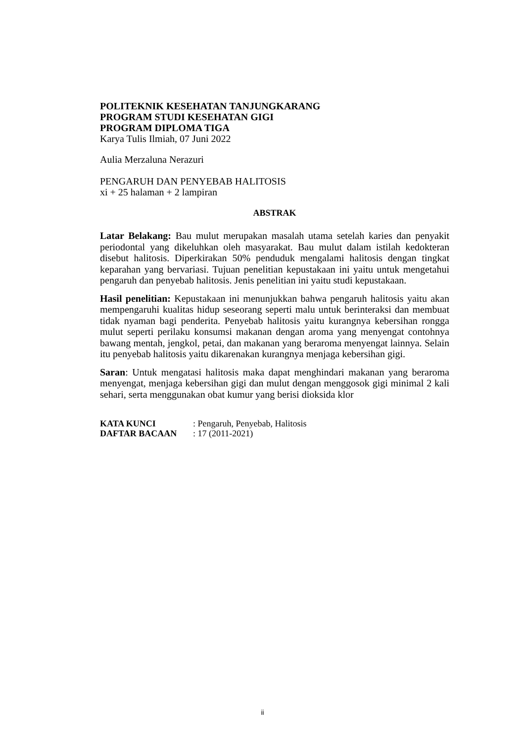POLITEKNIK KESEHATAN TANJUNGKARANG
PROGRAM STUDI KESEHATAN GIGI
PROGRAM DIPLOMA TIGA
Karya Tulis Ilmiah, 07 Juni 2022
Aulia Merzaluna Nerazuri
PENGARUH DAN PENYEBAB HALITOSIS
xi + 25 halaman + 2 lampiran
ABSTRAK
Latar Belakang: Bau mulut merupakan masalah utama setelah karies dan penyakit periodontal yang dikeluhkan oleh masyarakat. Bau mulut dalam istilah kedokteran disebut halitosis. Diperkirakan 50% penduduk mengalami halitosis dengan tingkat keparahan yang bervariasi. Tujuan penelitian kepustakaan ini yaitu untuk mengetahui pengaruh dan penyebab halitosis. Jenis penelitian ini yaitu studi kepustakaan.
Hasil penelitian: Kepustakaan ini menunjukkan bahwa pengaruh halitosis yaitu akan mempengaruhi kualitas hidup seseorang seperti malu untuk berinteraksi dan membuat tidak nyaman bagi penderita. Penyebab halitosis yaitu kurangnya kebersihan rongga mulut seperti perilaku konsumsi makanan dengan aroma yang menyengat contohnya bawang mentah, jengkol, petai, dan makanan yang beraroma menyengat lainnya. Selain itu penyebab halitosis yaitu dikarenakan kurangnya menjaga kebersihan gigi.
Saran: Untuk mengatasi halitosis maka dapat menghindari makanan yang beraroma menyengat, menjaga kebersihan gigi dan mulut dengan menggosok gigi minimal 2 kali sehari, serta menggunakan obat kumur yang berisi dioksida klor
| KATA KUNCI | : Pengaruh, Penyebab, Halitosis |
| DAFTAR BACAAN | : 17 (2011-2021) |
ii